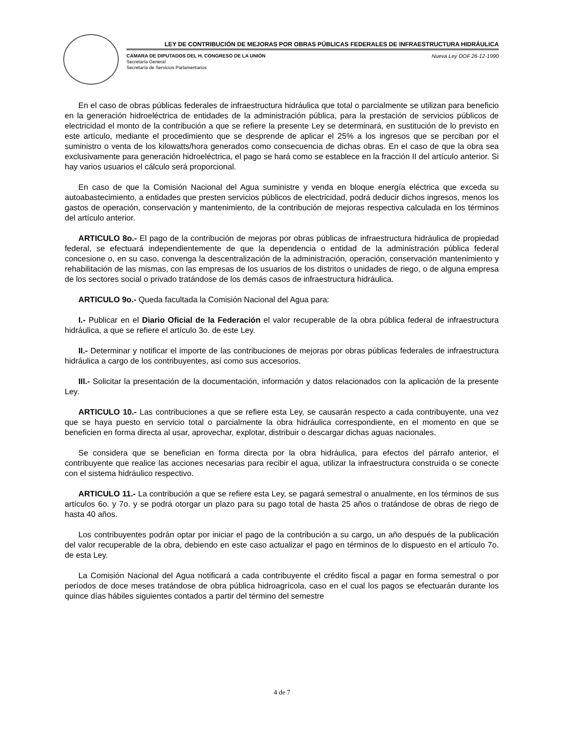LEY DE CONTRIBUCIÓN DE MEJORAS POR OBRAS PÚBLICAS FEDERALES DE INFRAESTRUCTURA HIDRÁULICA
CÁMARA DE DIPUTADOS DEL H. CONGRESO DE LA UNIÓN Nueva Ley DOF 26-12-1990
Secretaría General
Secretaría de Servicios Parlamentarios
En el caso de obras públicas federales de infraestructura hidráulica que total o parcialmente se utilizan para beneficio en la generación hidroeléctrica de entidades de la administración pública, para la prestación de servicios públicos de electricidad el monto de la contribución a que se refiere la presente Ley se determinará, en sustitución de lo previsto en este artículo, mediante el procedimiento que se desprende de aplicar el 25% a los ingresos que se perciban por el suministro o venta de los kilowatts/hora generados como consecuencia de dichas obras. En el caso de que la obra sea exclusivamente para generación hidroeléctrica, el pago se hará como se establece en la fracción II del artículo anterior. Si hay varios usuarios el cálculo será proporcional.
En caso de que la Comisión Nacional del Agua suministre y venda en bloque energía eléctrica que exceda su autoabastecimiento, a entidades que presten servicios públicos de electricidad, podrá deducir dichos ingresos, menos los gastos de operación, conservación y mantenimiento, de la contribución de mejoras respectiva calculada en los términos del artículo anterior.
ARTICULO 8o.- El pago de la contribución de mejoras por obras públicas de infraestructura hidráulica de propiedad federal, se efectuará independientemente de que la dependencia o entidad de la administración pública federal concesione o, en su caso, convenga la descentralización de la administración, operación, conservación mantenimiento y rehabilitación de las mismas, con las empresas de los usuarios de los distritos o unidades de riego, o de alguna empresa de los sectores social o privado tratándose de los demás casos de infraestructura hidráulica.
ARTICULO 9o.- Queda facultada la Comisión Nacional del Agua para:
I.- Publicar en el Diario Oficial de la Federación el valor recuperable de la obra pública federal de infraestructura hidráulica, a que se refiere el artículo 3o. de este Ley.
II.- Determinar y notificar el importe de las contribuciones de mejoras por obras públicas federales de infraestructura hidráulica a cargo de los contribuyentes, así como sus accesorios.
III.- Solicitar la presentación de la documentación, información y datos relacionados con la aplicación de la presente Ley.
ARTICULO 10.- Las contribuciones a que se refiere esta Ley, se causarán respecto a cada contribuyente, una vez que se haya puesto en servicio total o parcialmente la obra hidráulica correspondiente, en el momento en que se beneficien en forma directa al usar, aprovechar, explotar, distribuir o descargar dichas aguas nacionales.
Se considera que se benefician en forma directa por la obra hidráulica, para efectos del párrafo anterior, el contribuyente que realice las acciones necesarias para recibir el agua, utilizar la infraestructura construida o se conecte con el sistema hidráulico respectivo.
ARTICULO 11.- La contribución a que se refiere esta Ley, se pagará semestral o anualmente, en los términos de sus artículos 6o. y 7o. y se podrá otorgar un plazo para su pago total de hasta 25 años o tratándose de obras de riego de hasta 40 años.
Los contribuyentes podrán optar por iniciar el pago de la contribución a su cargo, un año después de la publicación del valor recuperable de la obra, debiendo en este caso actualizar el pago en términos de lo dispuesto en el artículo 7o. de esta Ley.
La Comisión Nacional del Agua notificará a cada contribuyente el crédito fiscal a pagar en forma semestral o por períodos de doce meses tratándose de obra pública hidroagrícola, caso en el cual los pagos se efectuarán durante los quince días hábiles siguientes contados a partir del término del semestre
4 de 7